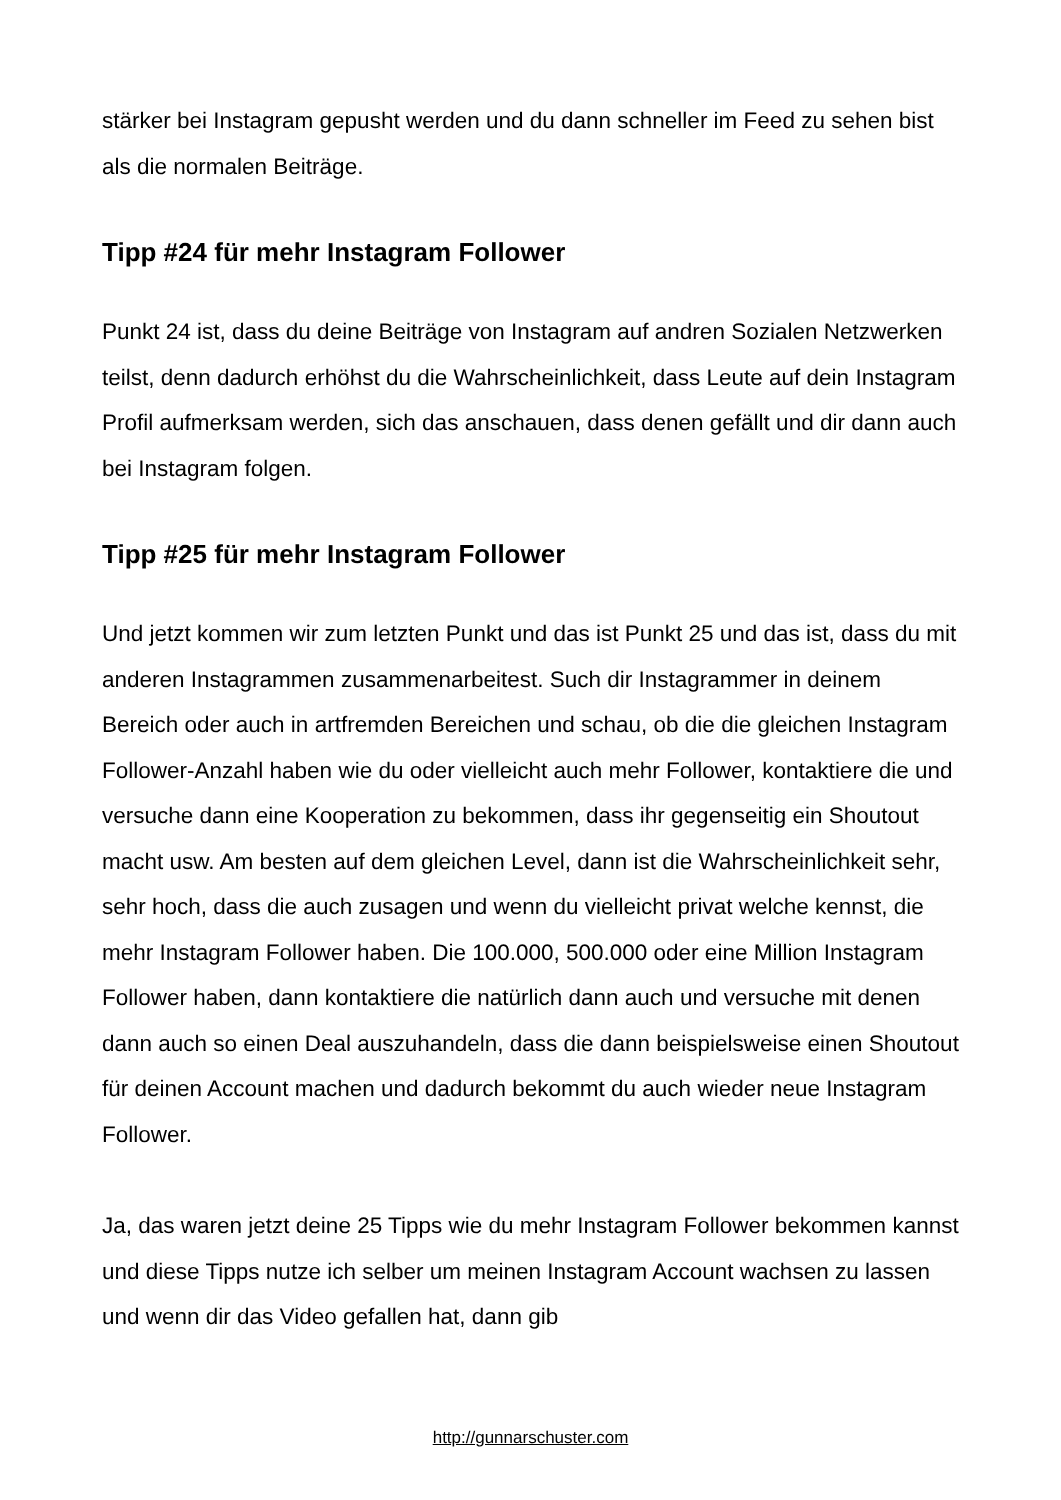stärker bei Instagram gepusht werden und du dann schneller im Feed zu sehen bist als die normalen Beiträge.
Tipp #24 für mehr Instagram Follower
Punkt 24 ist, dass du deine Beiträge von Instagram auf andren Sozialen Netzwerken teilst, denn dadurch erhöhst du die Wahrscheinlichkeit, dass Leute auf dein Instagram Profil aufmerksam werden, sich das anschauen, dass denen gefällt und dir dann auch bei Instagram folgen.
Tipp #25 für mehr Instagram Follower
Und jetzt kommen wir zum letzten Punkt und das ist Punkt 25 und das ist, dass du mit anderen Instagrammen zusammenarbeitest. Such dir Instagrammer in deinem Bereich oder auch in artfremden Bereichen und schau, ob die die gleichen Instagram Follower-Anzahl haben wie du oder vielleicht auch mehr Follower, kontaktiere die und versuche dann eine Kooperation zu bekommen, dass ihr gegenseitig ein Shoutout macht usw. Am besten auf dem gleichen Level, dann ist die Wahrscheinlichkeit sehr, sehr hoch, dass die auch zusagen und wenn du vielleicht privat welche kennst, die mehr Instagram Follower haben. Die 100.000, 500.000 oder eine Million Instagram Follower haben, dann kontaktiere die natürlich dann auch und versuche mit denen dann auch so einen Deal auszuhandeln, dass die dann beispielsweise einen Shoutout für deinen Account machen und dadurch bekommt du auch wieder neue Instagram Follower.
Ja, das waren jetzt deine 25 Tipps wie du mehr Instagram Follower bekommen kannst und diese Tipps nutze ich selber um meinen Instagram Account wachsen zu lassen und wenn dir das Video gefallen hat, dann gib
http://gunnarschuster.com